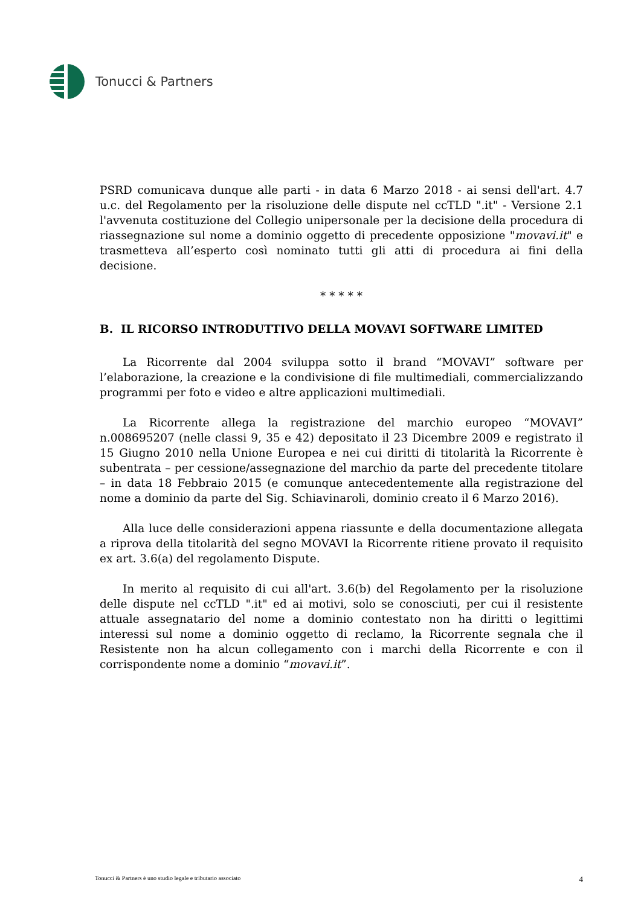Tonucci & Partners
PSRD comunicava dunque alle parti - in data 6 Marzo 2018 - ai sensi dell'art. 4.7 u.c. del Regolamento per la risoluzione delle dispute nel ccTLD ".it" - Versione 2.1 l'avvenuta costituzione del Collegio unipersonale per la decisione della procedura di riassegnazione sul nome a dominio oggetto di precedente opposizione "movavi.it" e trasmetteva all’esperto così nominato tutti gli atti di procedura ai fini della decisione.
* * * * *
B. IL RICORSO INTRODUTTIVO DELLA MOVAVI SOFTWARE LIMITED
La Ricorrente dal 2004 sviluppa sotto il brand “MOVAVI” software per l’elaborazione, la creazione e la condivisione di file multimediali, commercializzando programmi per foto e video e altre applicazioni multimediali.
La Ricorrente allega la registrazione del marchio europeo “MOVAVI” n.008695207 (nelle classi 9, 35 e 42) depositato il 23 Dicembre 2009 e registrato il 15 Giugno 2010 nella Unione Europea e nei cui diritti di titolarità la Ricorrente è subentrata – per cessione/assegnazione del marchio da parte del precedente titolare – in data 18 Febbraio 2015 (e comunque antecedentemente alla registrazione del nome a dominio da parte del Sig. Schiavinaroli, dominio creato il 6 Marzo 2016).
Alla luce delle considerazioni appena riassunte e della documentazione allegata a riprova della titolarità del segno MOVAVI la Ricorrente ritiene provato il requisito ex art. 3.6(a) del regolamento Dispute.
In merito al requisito di cui all'art. 3.6(b) del Regolamento per la risoluzione delle dispute nel ccTLD ".it" ed ai motivi, solo se conosciuti, per cui il resistente attuale assegnatario del nome a dominio contestato non ha diritti o legittimi interessi sul nome a dominio oggetto di reclamo, la Ricorrente segnala che il Resistente non ha alcun collegamento con i marchi della Ricorrente e con il corrispondente nome a dominio “movavi.it”.
Tonucci & Partners è uno studio legale e tributario associato 4